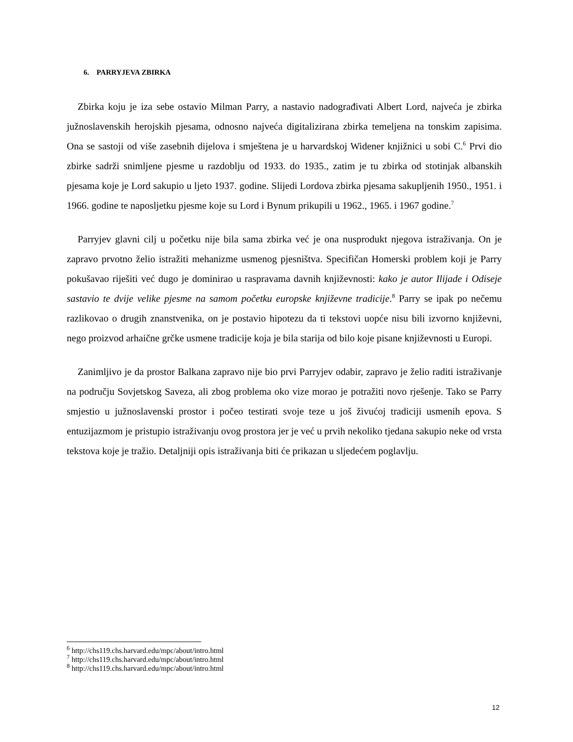6. PARRYJEVA ZBIRKA
Zbirka koju je iza sebe ostavio Milman Parry, a nastavio nadograđivati Albert Lord, najveća je zbirka južnoslavenskih herojskih pjesama, odnosno najveća digitalizirana zbirka temeljena na tonskim zapisima. Ona se sastoji od više zasebnih dijelova i smještena je u harvardskoj Widener knjižnici u sobi C.<sup>6</sup> Prvi dio zbirke sadrži snimljene pjesme u razdoblju od 1933. do 1935., zatim je tu zbirka od stotinjak albanskih pjesama koje je Lord sakupio u ljeto 1937. godine. Slijedi Lordova zbirka pjesama sakupljenih 1950., 1951. i 1966. godine te naposljetku pjesme koje su Lord i Bynum prikupili u 1962., 1965. i 1967 godine.<sup>7</sup>
Parryjev glavni cilj u početku nije bila sama zbirka već je ona nusprodukt njegova istraživanja. On je zapravo prvotno želio istražiti mehanizme usmenog pjesništva. Specifičan Homerski problem koji je Parry pokušavao riješiti već dugo je dominirao u raspravama davnih književnosti: kako je autor Ilijade i Odiseje sastavio te dvije velike pjesme na samom početku europske književne tradicije.<sup>8</sup> Parry se ipak po nečemu razlikovao o drugih znanstvenika, on je postavio hipotezu da ti tekstovi uopće nisu bili izvorno književni, nego proizvod arhaične grčke usmene tradicije koja je bila starija od bilo koje pisane književnosti u Europi.
Zanimljivo je da prostor Balkana zapravo nije bio prvi Parryjev odabir, zapravo je želio raditi istraživanje na području Sovjetskog Saveza, ali zbog problema oko vize morao je potražiti novo rješenje. Tako se Parry smjestio u južnoslavenski prostor i počeo testirati svoje teze u još živućoj tradiciji usmenih epova. S entuzijazmom je pristupio istraživanju ovog prostora jer je već u prvih nekoliko tjedana sakupio neke od vrsta tekstova koje je tražio. Detaljniji opis istraživanja biti će prikazan u sljedećem poglavlju.
<sup>6</sup> http://chs119.chs.harvard.edu/mpc/about/intro.html
<sup>7</sup> http://chs119.chs.harvard.edu/mpc/about/intro.html
<sup>8</sup> http://chs119.chs.harvard.edu/mpc/about/intro.html
12